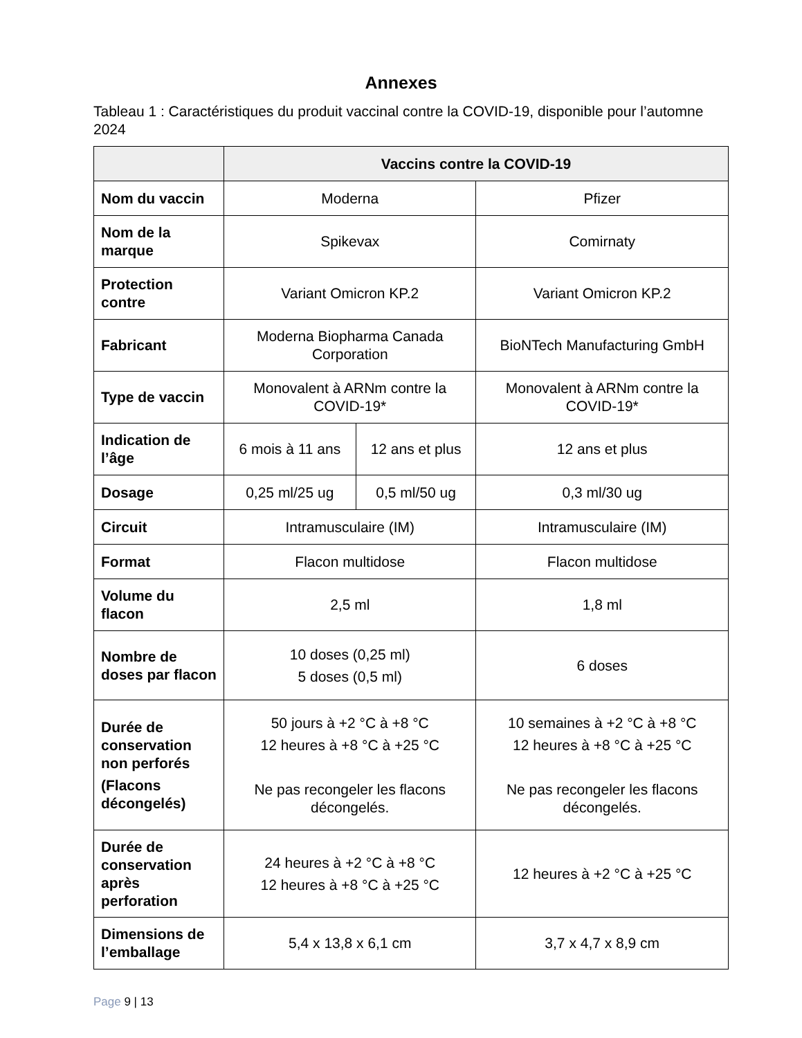Annexes
Tableau 1 : Caractéristiques du produit vaccinal contre la COVID-19, disponible pour l’automne 2024
| | Vaccins contre la COVID-19 | | |
| --- | --- | --- | --- |
| Nom du vaccin | Moderna | | Pfizer |
| Nom de la marque | Spikevax | | Comirnaty |
| Protection contre | Variant Omicron KP.2 | | Variant Omicron KP.2 |
| Fabricant | Moderna Biopharma Canada Corporation | | BioNTech Manufacturing GmbH |
| Type de vaccin | Monovalent à ARNm contre la COVID-19* | | Monovalent à ARNm contre la COVID-19* |
| Indication de l’âge | 6 mois à 11 ans | 12 ans et plus | 12 ans et plus |
| Dosage | 0,25 ml/25 ug | 0,5 ml/50 ug | 0,3 ml/30 ug |
| Circuit | Intramusculaire (IM) | | Intramusculaire (IM) |
| Format | Flacon multidose | | Flacon multidose |
| Volume du flacon | 2,5 ml | | 1,8 ml |
| Nombre de doses par flacon | 10 doses (0,25 ml) 5 doses (0,5 ml) | | 6 doses |
| Durée de conservation non perforés (Flacons décongelés) | 50 jours à +2 °C à +8 °C 12 heures à +8 °C à +25 °C Ne pas recongeler les flacons décongelés. | | 10 semaines à +2 °C à +8 °C 12 heures à +8 °C à +25 °C Ne pas recongeler les flacons décongelés. |
| Durée de conservation après perforation | 24 heures à +2 °C à +8 °C 12 heures à +8 °C à +25 °C | | 12 heures à +2 °C à +25 °C |
| Dimensions de l’emballage | 5,4 x 13,8 x 6,1 cm | | 3,7 x 4,7 x 8,9 cm |
Page 9 | 13